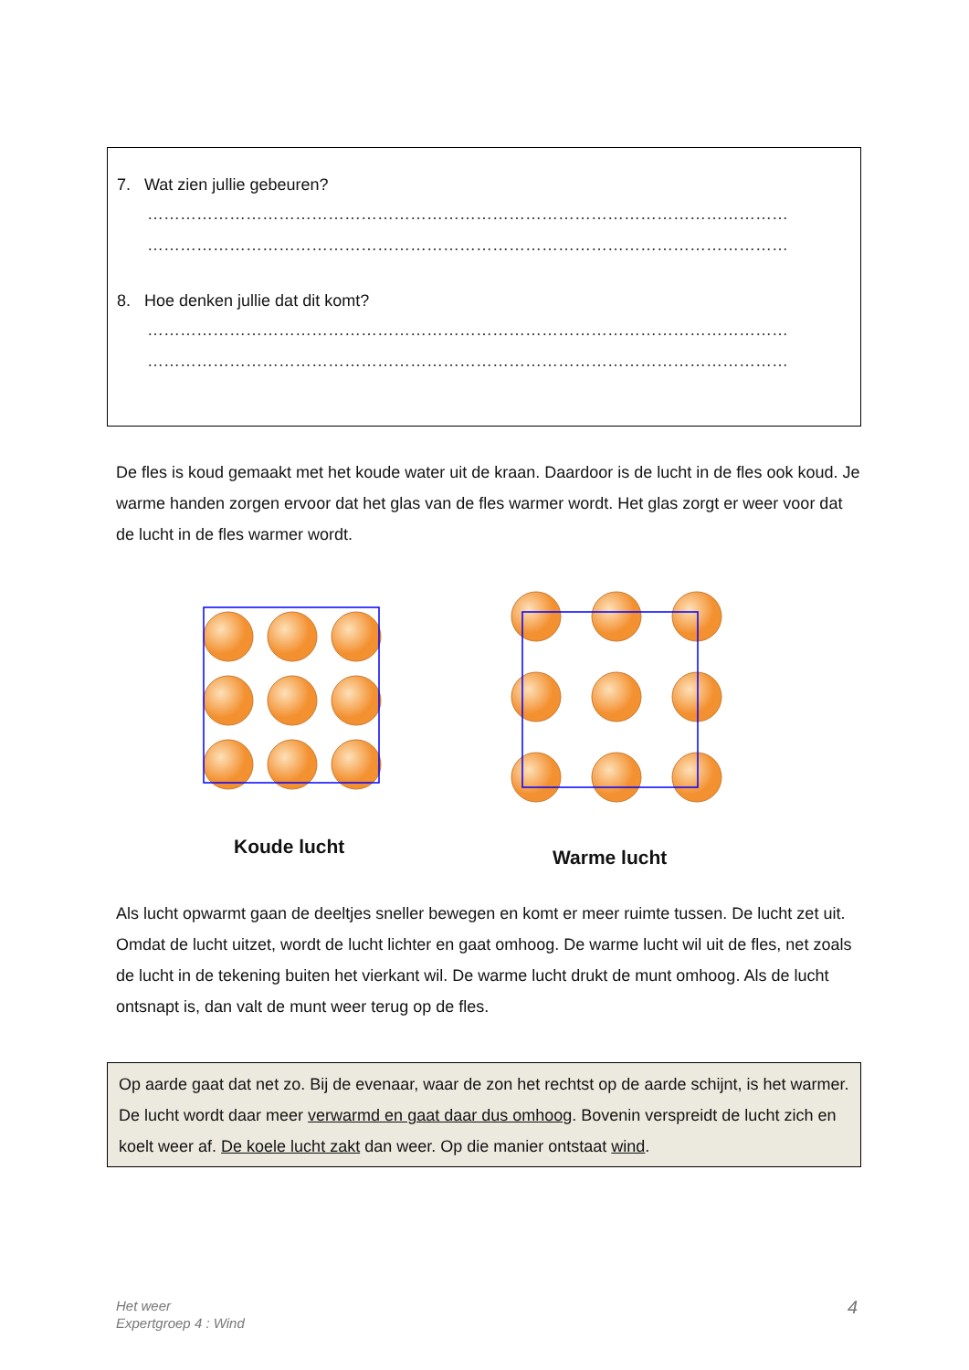7. Wat zien jullie gebeuren?
………………………………………………………………………………………………………
………………………………………………………………………………………………………
8. Hoe denken jullie dat dit komt?
………………………………………………………………………………………………………
………………………………………………………………………………………………………
De fles is koud gemaakt met het koude water uit de kraan. Daardoor is de lucht in de fles ook koud. Je warme handen zorgen ervoor dat het glas van de fles warmer wordt. Het glas zorgt er weer voor dat de lucht in de fles warmer wordt.
Koude lucht Warme lucht
Als lucht opwarmt gaan de deeltjes sneller bewegen en komt er meer ruimte tussen. De lucht zet uit. Omdat de lucht uitzet, wordt de lucht lichter en gaat omhoog. De warme lucht wil uit de fles, net zoals de lucht in de tekening buiten het vierkant wil. De warme lucht drukt de munt omhoog. Als de lucht ontsnapt is, dan valt de munt weer terug op de fles.
Op aarde gaat dat net zo. Bij de evenaar, waar de zon het rechtst op de aarde schijnt, is het warmer. De lucht wordt daar meer verwarmd en gaat daar dus omhoog. Bovenin verspreidt de lucht zich en koelt weer af. De koele lucht zakt dan weer. Op die manier ontstaat wind.
Het weer
Expertgroep 4 : Wind
4